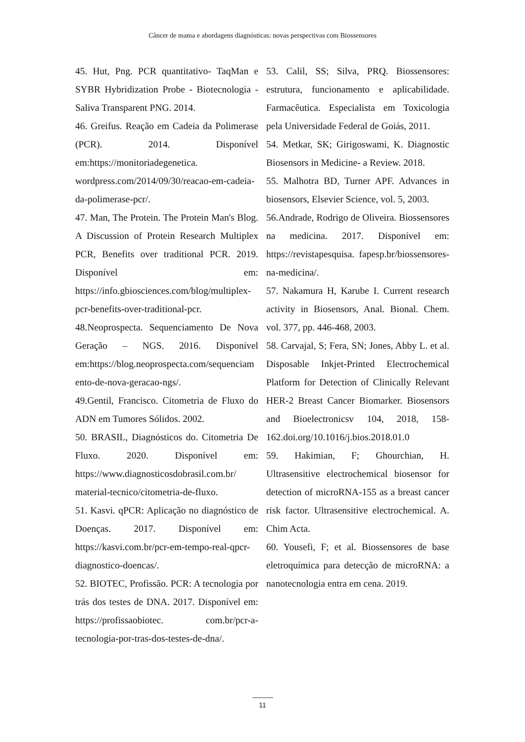Câncer de mama e abordagens diagnósticas: novas perspectivas com Biossensores
45. Hut, Png. PCR quantitativo- TaqMan e SYBR Hybridization Probe - Biotecnologia - Saliva Transparent PNG. 2014.
46. Greifus. Reação em Cadeia da Polimerase (PCR). 2014. Disponível em:https://monitoriadegenetica. wordpress.com/2014/09/30/reacao-em-cadeia-da-polimerase-pcr/.
47. Man, The Protein. The Protein Man's Blog. A Discussion of Protein Research Multiplex PCR, Benefits over traditional PCR. 2019. Disponível em: https://info.gbiosciences.com/blog/multiplex-pcr-benefits-over-traditional-pcr.
48.Neoprospecta. Sequenciamento De Nova Geração – NGS. 2016. Disponível em:https://blog.neoprospecta.com/sequenciamento-de-nova-geracao-ngs/.
49.Gentil, Francisco. Citometria de Fluxo do ADN em Tumores Sólidos. 2002.
50. BRASIL, Diagnósticos do. Citometria De Fluxo. 2020. Disponível em: https://www.diagnosticosdobrasil.com.br/ material-tecnico/citometria-de-fluxo.
51. Kasvi. qPCR: Aplicação no diagnóstico de Doenças. 2017. Disponível em: https://kasvi.com.br/pcr-em-tempo-real-qpcr-diagnostico-doencas/.
52. BIOTEC, Profissão. PCR: A tecnologia por trás dos testes de DNA. 2017. Disponível em: https://profissaobiotec. com.br/pcr-a-tecnologia-por-tras-dos-testes-de-dna/.
53. Calil, SS; Silva, PRQ. Biossensores: estrutura, funcionamento e aplicabilidade. Farmacêutica. Especialista em Toxicologia pela Universidade Federal de Goiás, 2011.
54. Metkar, SK; Girigoswami, K. Diagnostic Biosensors in Medicine- a Review. 2018.
55. Malhotra BD, Turner APF. Advances in biosensors, Elsevier Science, vol. 5, 2003.
56.Andrade, Rodrigo de Oliveira. Biossensores na medicina. 2017. Disponível em: https://revistapesquisa. fapesp.br/biossensores-na-medicina/.
57. Nakamura H, Karube I. Current research activity in Biosensors, Anal. Bional. Chem. vol. 377, pp. 446-468, 2003.
58. Carvajal, S; Fera, SN; Jones, Abby L. et al. Disposable Inkjet-Printed Electrochemical Platform for Detection of Clinically Relevant HER-2 Breast Cancer Biomarker. Biosensors and Bioelectronicsv 104, 2018, 158-162.doi.org/10.1016/j.bios.2018.01.0
59. Hakimian, F; Ghourchian, H. Ultrasensitive electrochemical biosensor for detection of microRNA-155 as a breast cancer risk factor. Ultrasensitive electrochemical. A. Chim Acta.
60. Yousefi, F; et al. Biossensores de base eletroquímica para detecção de microRNA: a nanotecnologia entra em cena. 2019.
11